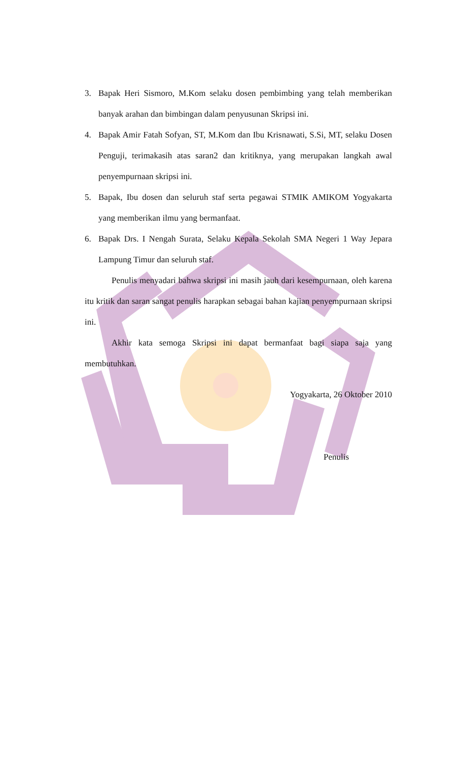3. Bapak Heri Sismoro, M.Kom selaku dosen pembimbing yang telah memberikan banyak arahan dan bimbingan dalam penyusunan Skripsi ini.
4. Bapak Amir Fatah Sofyan, ST, M.Kom dan Ibu Krisnawati, S.Si, MT, selaku Dosen Penguji, terimakasih atas saran2 dan kritiknya, yang merupakan langkah awal penyempurnaan skripsi ini.
5. Bapak, Ibu dosen dan seluruh staf serta pegawai STMIK AMIKOM Yogyakarta yang memberikan ilmu yang bermanfaat.
6. Bapak Drs. I Nengah Surata, Selaku Kepala Sekolah SMA Negeri 1 Way Jepara Lampung Timur dan seluruh staf.
Penulis menyadari bahwa skripsi ini masih jauh dari kesempurnaan, oleh karena itu kritik dan saran sangat penulis harapkan sebagai bahan kajian penyempurnaan skripsi ini.
Akhir kata semoga Skripsi ini dapat bermanfaat bagi siapa saja yang membutuhkan.
Yogyakarta, 26 Oktober 2010
Penulis